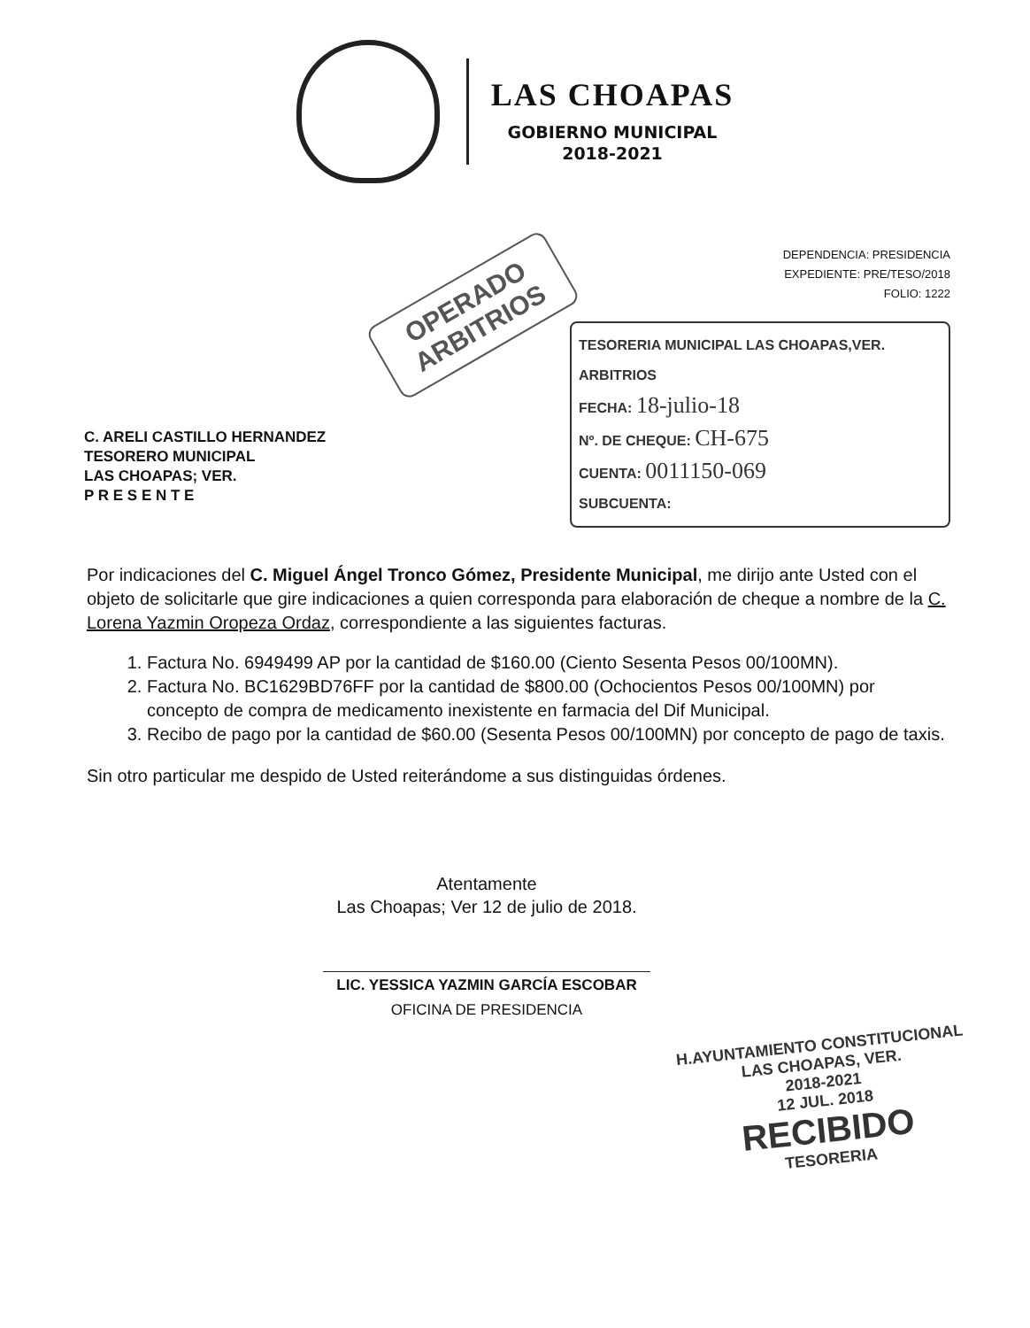LAS CHOAPAS
GOBIERNO MUNICIPAL
2018-2021
OPERADO
ARBITRIOS
DEPENDENCIA: PRESIDENCIA
EXPEDIENTE: PRE/TESO/2018
FOLIO: 1222
C. ARELI CASTILLO HERNANDEZ
TESORERO MUNICIPAL
LAS CHOAPAS; VER.
P R E S E N T E
TESORERIA MUNICIPAL LAS CHOAPAS,VER.
ARBITRIOS
FECHA: 18-julio-18
Nº. DE CHEQUE: CH-675
CUENTA: 0011150-069
SUBCUENTA:
Por indicaciones del C. Miguel Ángel Tronco Gómez, Presidente Municipal, me dirijo ante Usted con el objeto de solicitarle que gire indicaciones a quien corresponda para elaboración de cheque a nombre de la C. Lorena Yazmin Oropeza Ordaz, correspondiente a las siguientes facturas.
1. Factura No. 6949499 AP por la cantidad de $160.00 (Ciento Sesenta Pesos 00/100MN).
2. Factura No. BC1629BD76FF por la cantidad de $800.00 (Ochocientos Pesos 00/100MN) por concepto de compra de medicamento inexistente en farmacia del Dif Municipal.
3. Recibo de pago por la cantidad de $60.00 (Sesenta Pesos 00/100MN) por concepto de pago de taxis.
Sin otro particular me despido de Usted reiterándome a sus distinguidas órdenes.
Atentamente
Las Choapas; Ver 12 de julio de 2018.
LIC. YESSICA YAZMIN GARCÍA ESCOBAR
OFICINA DE PRESIDENCIA
H.AYUNTAMIENTO CONSTITUCIONAL
LAS CHOAPAS, VER.
2018-2021
12 JUL. 2018
RECIBIDO
TESORERIA